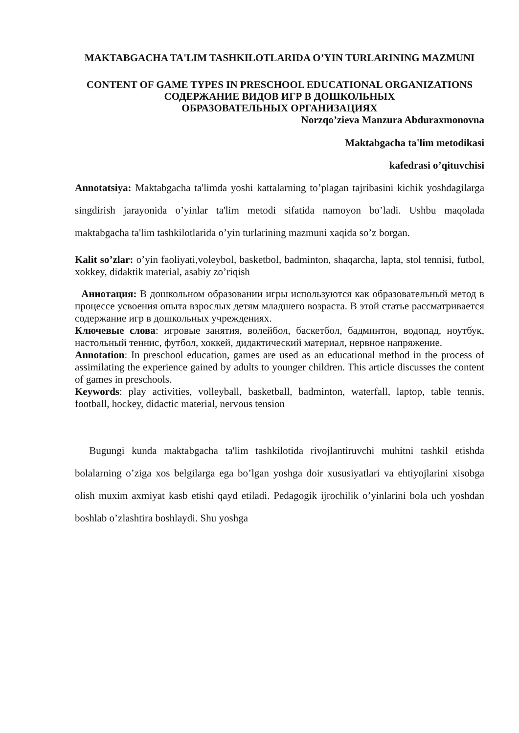MAKTABGACHA TA'LIM TASHKILOTLARIDA O’YIN TURLARINING MAZMUNI
CONTENT OF GAME TYPES IN PRESCHOOL EDUCATIONAL ORGANIZATIONS
СОДЕРЖАНИЕ ВИДОВ ИГР В ДОШКОЛЬНЫХ
ОБРАЗОВАТЕЛЬНЫХ ОРГАНИЗАЦИЯХ
Norzqo’zieva Manzura Abduraxmonovna
Maktabgacha ta'lim metodikasi
kafedrasi o’qituvchisi
Annotatsiya: Maktabgacha ta'limda yoshi kattalarning to’plagan tajribasini kichik yoshdagilarga singdirish jarayonida o’yinlar ta'lim metodi sifatida namoyon bo’ladi. Ushbu maqolada maktabgacha ta'lim tashkilotlarida o’yin turlarining mazmuni xaqida so’z borgan.
Kalit so’zlar: o’yin faoliyati,voleybol, basketbol, badminton, shaqarcha, lapta, stol tennisi, futbol, xokkey, didaktik material, asabiy zo’riqish
Аннотация: В дошкольном образовании игры используются как образовательный метод в процессе усвоения опыта взрослых детям младшего возраста. В этой статье рассматривается содержание игр в дошкольных учреждениях.
Ключевые слова: игровые занятия, волейбол, баскетбол, бадминтон, водопад, ноутбук, настольный теннис, футбол, хоккей, дидактический материал, нервное напряжение.
Annotation: In preschool education, games are used as an educational method in the process of assimilating the experience gained by adults to younger children. This article discusses the content of games in preschools.
Keywords: play activities, volleyball, basketball, badminton, waterfall, laptop, table tennis, football, hockey, didactic material, nervous tension
Bugungi kunda maktabgacha ta'lim tashkilotida rivojlantiruvchi muhitni tashkil etishda bolalarning o’ziga xos belgilarga ega bo’lgan yoshga doir xususiyatlari va ehtiyojlarini xisobga olish muxim axmiyat kasb etishi qayd etiladi. Pedagogik ijrochilik o’yinlarini bola uch yoshdan boshlab o’zlashtira boshlaydi. Shu yoshga